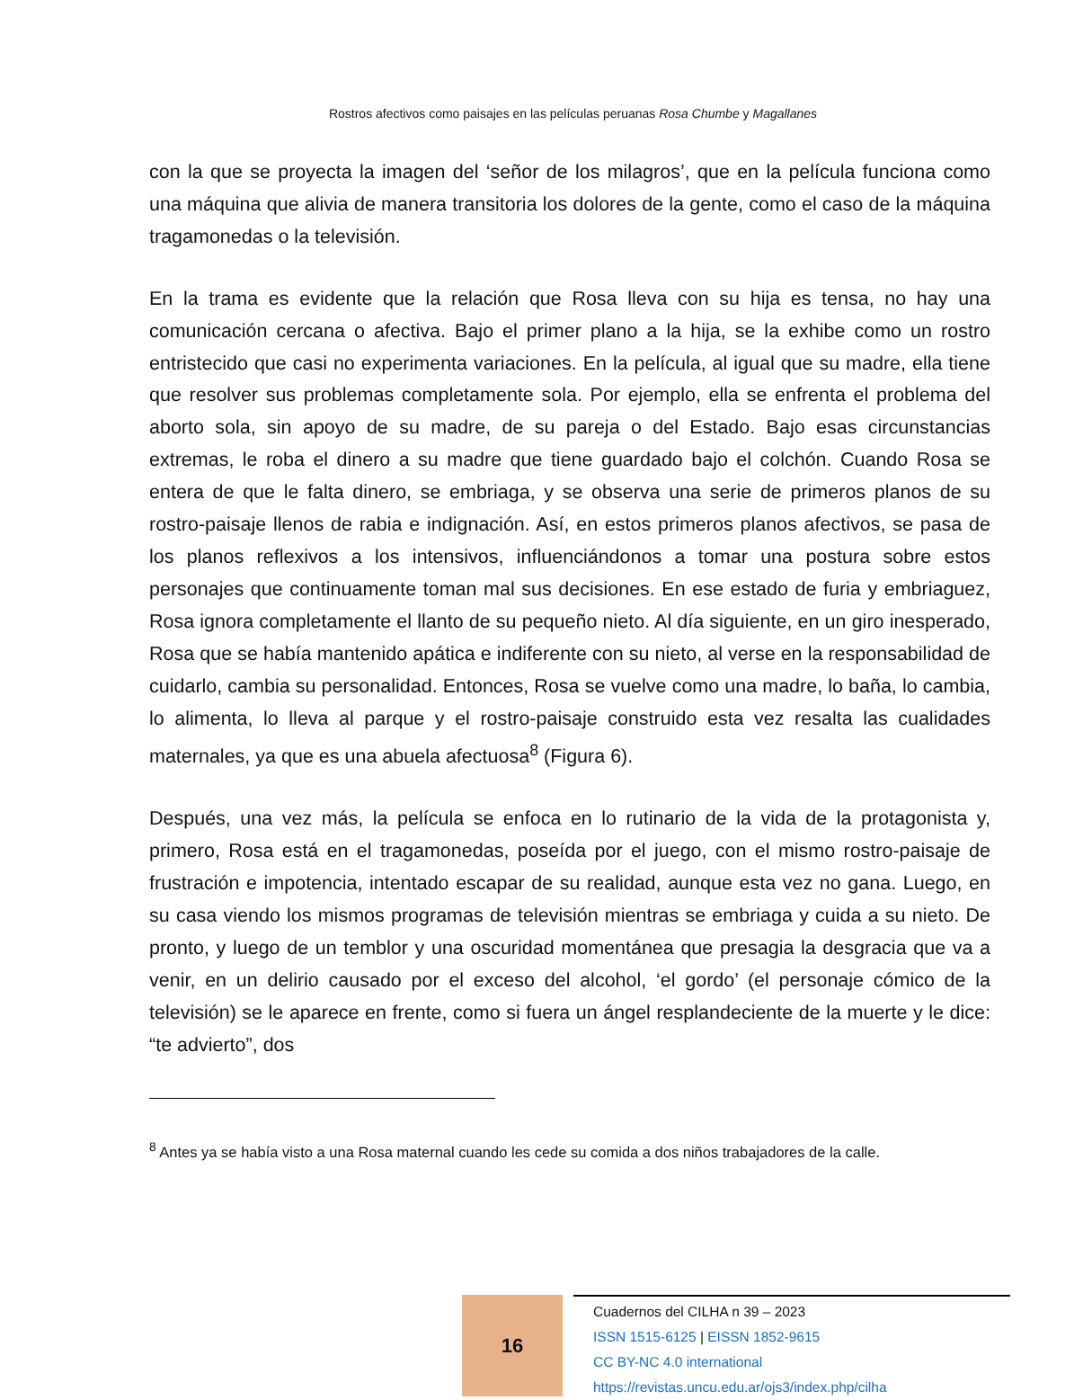Rostros afectivos como paisajes en las películas peruanas Rosa Chumbe y Magallanes
con la que se proyecta la imagen del ‘señor de los milagros’, que en la película funciona como una máquina que alivia de manera transitoria los dolores de la gente, como el caso de la máquina tragamonedas o la televisión.
En la trama es evidente que la relación que Rosa lleva con su hija es tensa, no hay una comunicación cercana o afectiva. Bajo el primer plano a la hija, se la exhibe como un rostro entristecido que casi no experimenta variaciones. En la película, al igual que su madre, ella tiene que resolver sus problemas completamente sola. Por ejemplo, ella se enfrenta el problema del aborto sola, sin apoyo de su madre, de su pareja o del Estado. Bajo esas circunstancias extremas, le roba el dinero a su madre que tiene guardado bajo el colchón. Cuando Rosa se entera de que le falta dinero, se embriaga, y se observa una serie de primeros planos de su rostro-paisaje llenos de rabia e indignación. Así, en estos primeros planos afectivos, se pasa de los planos reflexivos a los intensivos, influenciándonos a tomar una postura sobre estos personajes que continuamente toman mal sus decisiones. En ese estado de furia y embriaguez, Rosa ignora completamente el llanto de su pequeño nieto. Al día siguiente, en un giro inesperado, Rosa que se había mantenido apática e indiferente con su nieto, al verse en la responsabilidad de cuidarlo, cambia su personalidad. Entonces, Rosa se vuelve como una madre, lo baña, lo cambia, lo alimenta, lo lleva al parque y el rostro-paisaje construido esta vez resalta las cualidades maternales, ya que es una abuela afectuosa<sup>8</sup> (Figura 6).
Después, una vez más, la película se enfoca en lo rutinario de la vida de la protagonista y, primero, Rosa está en el tragamonedas, poseída por el juego, con el mismo rostro-paisaje de frustración e impotencia, intentado escapar de su realidad, aunque esta vez no gana. Luego, en su casa viendo los mismos programas de televisión mientras se embriaga y cuida a su nieto. De pronto, y luego de un temblor y una oscuridad momentánea que presagia la desgracia que va a venir, en un delirio causado por el exceso del alcohol, ‘el gordo’ (el personaje cómico de la televisión) se le aparece en frente, como si fuera un ángel resplandeciente de la muerte y le dice: “te advierto”, dos
<sup>8</sup> Antes ya se había visto a una Rosa maternal cuando les cede su comida a dos niños trabajadores de la calle.
16
Cuadernos del CILHA n 39 – 2023
ISSN 1515-6125 | EISSN 1852-9615
CC BY-NC 4.0 international
https://revistas.uncu.edu.ar/ojs3/index.php/cilha